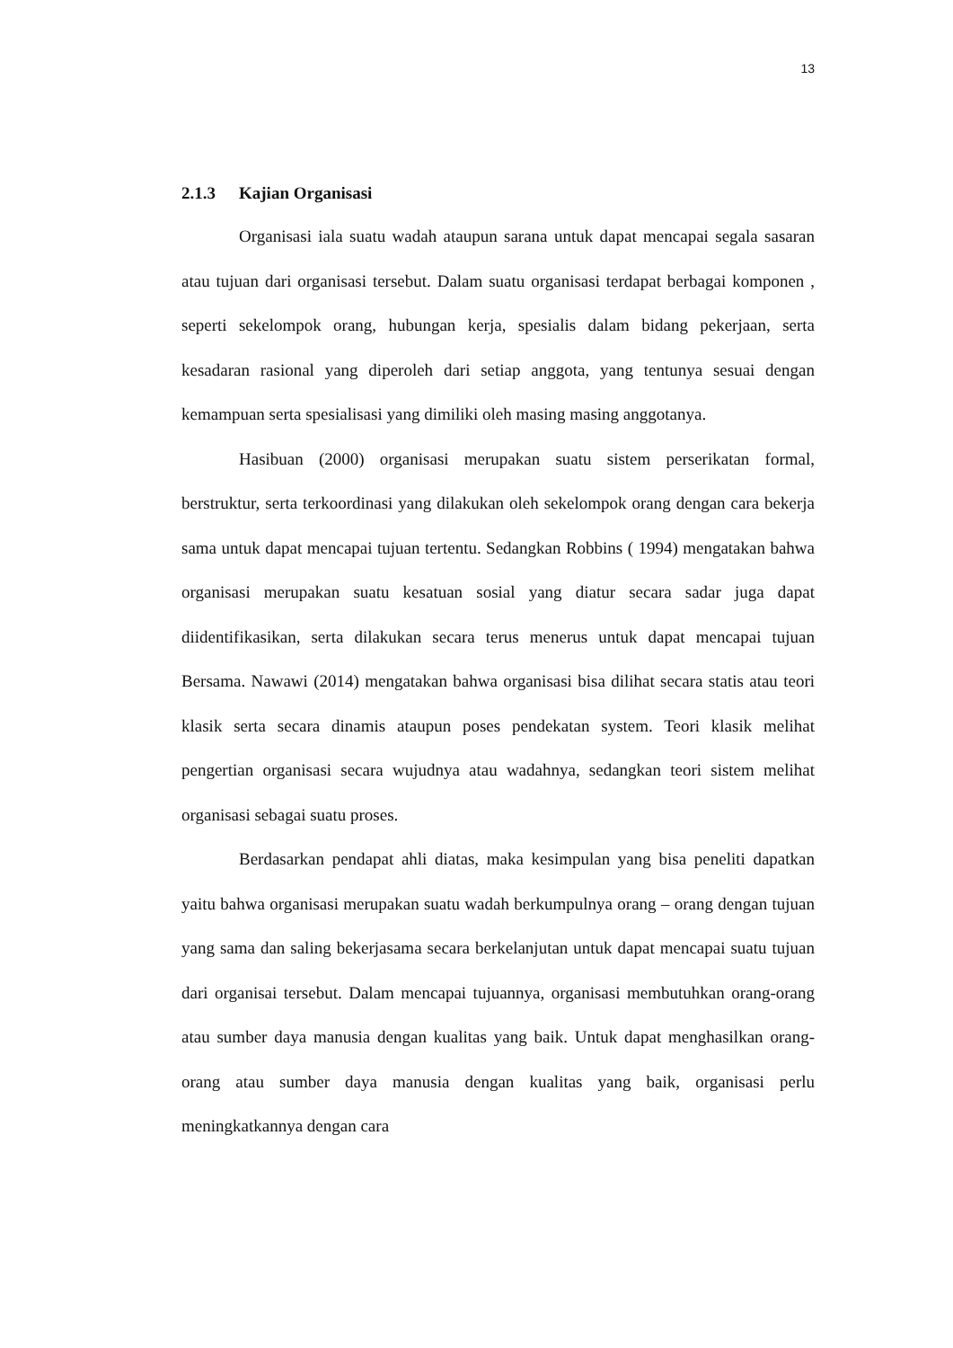13
2.1.3 Kajian Organisasi
Organisasi iala suatu wadah ataupun sarana untuk dapat mencapai segala sasaran atau tujuan dari organisasi tersebut. Dalam suatu organisasi terdapat berbagai komponen , seperti sekelompok orang, hubungan kerja, spesialis dalam bidang pekerjaan, serta kesadaran rasional yang diperoleh dari setiap anggota, yang tentunya sesuai dengan kemampuan serta spesialisasi yang dimiliki oleh masing masing anggotanya.
Hasibuan (2000) organisasi merupakan suatu sistem perserikatan formal, berstruktur, serta terkoordinasi yang dilakukan oleh sekelompok orang dengan cara bekerja sama untuk dapat mencapai tujuan tertentu. Sedangkan Robbins ( 1994) mengatakan bahwa organisasi merupakan suatu kesatuan sosial yang diatur secara sadar juga dapat diidentifikasikan, serta dilakukan secara terus menerus untuk dapat mencapai tujuan Bersama. Nawawi (2014) mengatakan bahwa organisasi bisa dilihat secara statis atau teori klasik serta secara dinamis ataupun poses pendekatan system. Teori klasik melihat pengertian organisasi secara wujudnya atau wadahnya, sedangkan teori sistem melihat organisasi sebagai suatu proses.
Berdasarkan pendapat ahli diatas, maka kesimpulan yang bisa peneliti dapatkan yaitu bahwa organisasi merupakan suatu wadah berkumpulnya orang – orang dengan tujuan yang sama dan saling bekerjasama secara berkelanjutan untuk dapat mencapai suatu tujuan dari organisai tersebut. Dalam mencapai tujuannya, organisasi membutuhkan orang-orang atau sumber daya manusia dengan kualitas yang baik. Untuk dapat menghasilkan orang-orang atau sumber daya manusia dengan kualitas yang baik, organisasi perlu meningkatkannya dengan cara